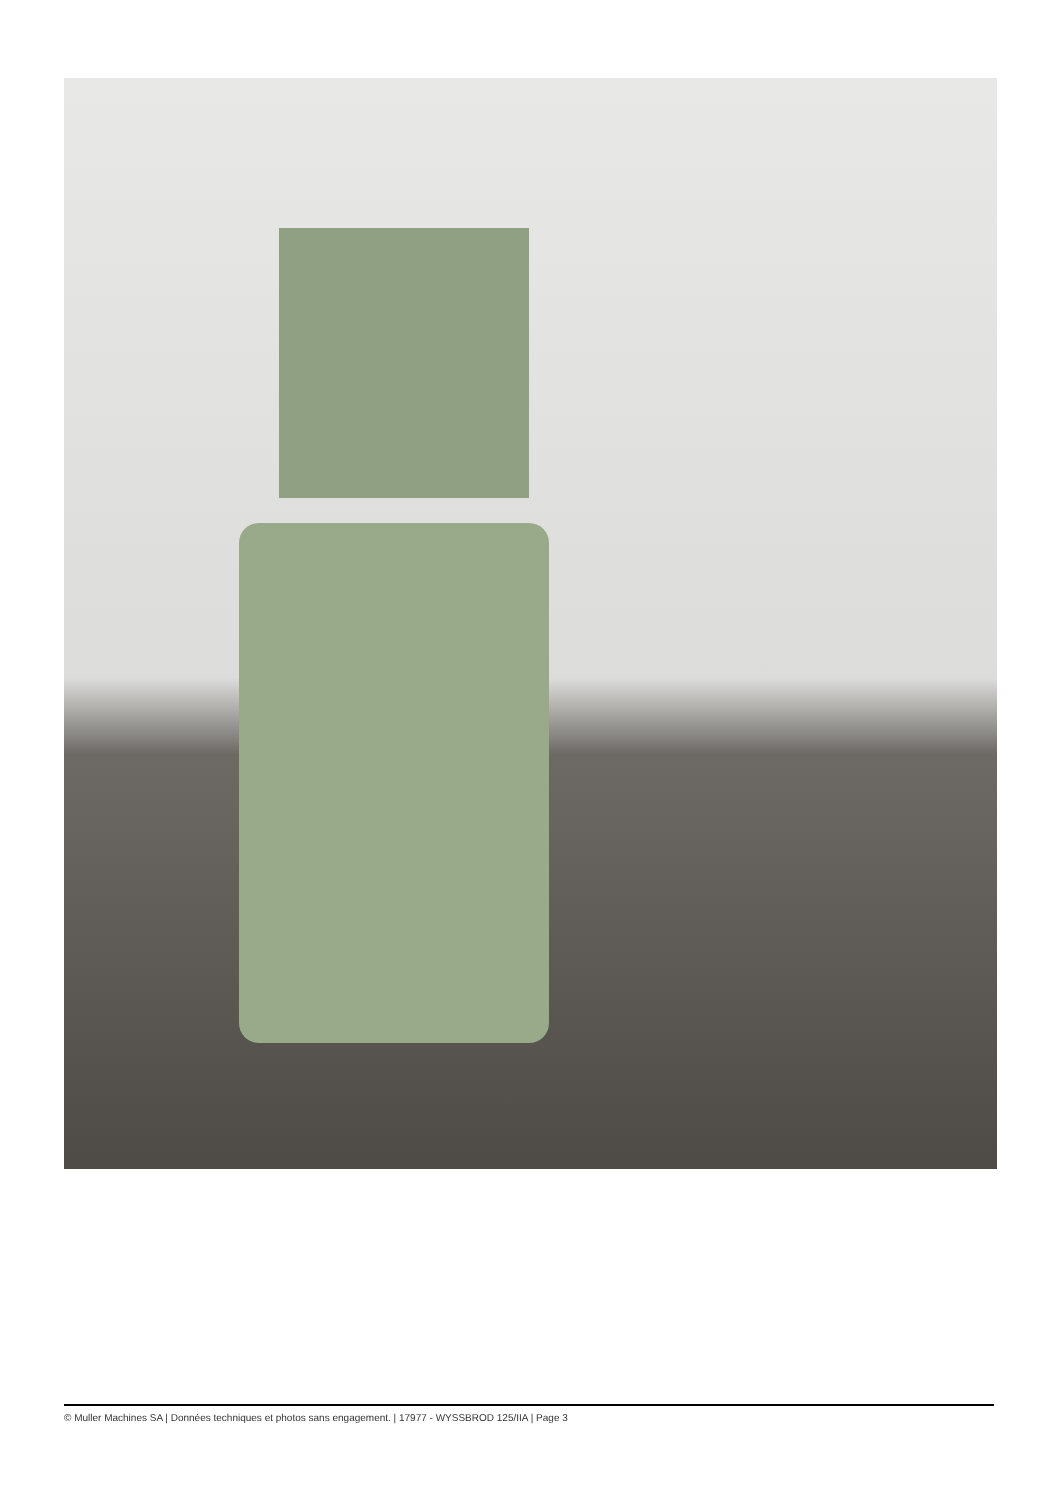© Muller Machines SA | Données techniques et photos sans engagement. | 17977 - WYSSBROD 125/IIA | Page 3